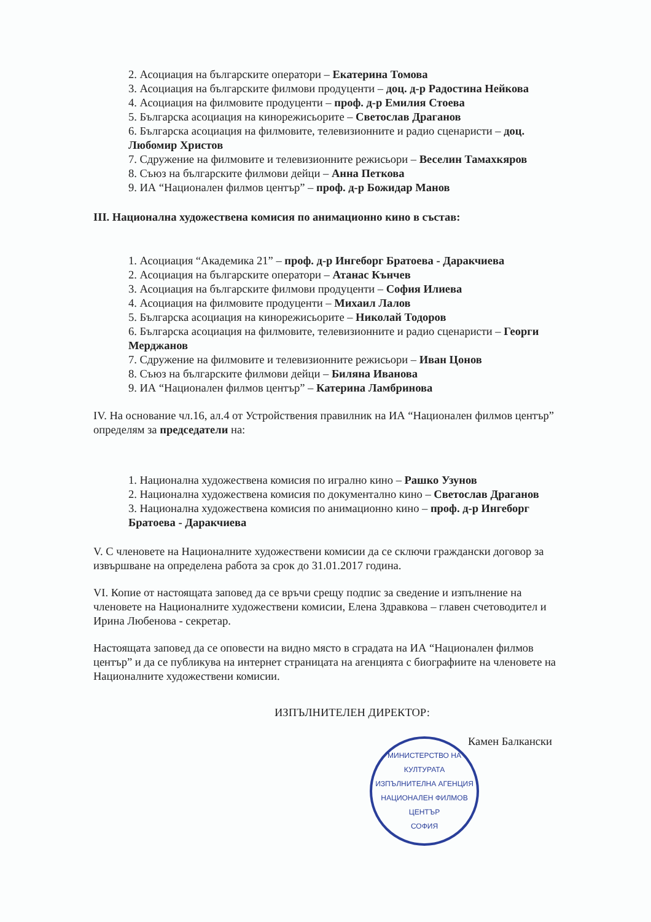2. Асоциация на българските оператори – Екатерина Томова
3. Асоциация на българските филмови продуценти – доц. д-р Радостина Нейкова
4. Асоциация на филмовите продуценти – проф. д-р Емилия Стоева
5. Българска асоциация на кинорежисьорите – Светослав Драганов
6. Българска асоциация на филмовите, телевизионните и радио сценаристи – доц. Любомир Христов
7. Сдружение на филмовите и телевизионните режисьори – Веселин Тамахкяров
8. Съюз на българските филмови дейци – Анна Петкова
9. ИА “Национален филмов център” – проф. д-р Божидар Манов
III. Национална художествена комисия по анимационно кино в състав:
1. Асоциация “Академика 21” – проф. д-р Ингеборг Братоева - Даракчиева
2. Асоциация на българските оператори – Атанас Кънчев
3. Асоциация на българските филмови продуценти – София Илиева
4. Асоциация на филмовите продуценти – Михаил Лалов
5. Българска асоциация на кинорежисьорите – Николай Тодоров
6. Българска асоциация на филмовите, телевизионните и радио сценаристи – Георги Мерджанов
7. Сдружение на филмовите и телевизионните режисьори – Иван Цонов
8. Съюз на българските филмови дейци – Биляна Иванова
9. ИА “Национален филмов център” – Катерина Ламбринова
IV. На основание чл.16, ал.4 от Устройствения правилник на ИА “Национален филмов център” определям за председатели на:
1. Национална художествена комисия по игрално кино – Рашко Узунов
2. Национална художествена комисия по документално кино – Светослав Драганов
3. Национална художествена комисия по анимационно кино – проф. д-р Ингеборг Братоева - Даракчиева
V. С членовете на Националните художествени комисии да се сключи граждански договор за извършване на определена работа за срок до 31.01.2017 година.
VI. Копие от настоящата заповед да се връчи срещу подпис за сведение и изпълнение на членовете на Националните художествени комисии, Елена Здравкова – главен счетоводител и Ирина Любенова - секретар.
Настоящата заповед да се оповести на видно място в сградата на ИА “Национален филмов център” и да се публикува на интернет страницата на агенцията с биографиите на членовете на Националните художествени комисии.
ИЗПЪЛНИТЕЛЕН ДИРЕКТОР:
Камен Балкански
МИНИСТЕРСТВО НА КУЛТУРАТА
ИЗПЪЛНИТЕЛНА АГЕНЦИЯ НАЦИОНАЛЕН ФИЛМОВ ЦЕНТЪР
СОФИЯ